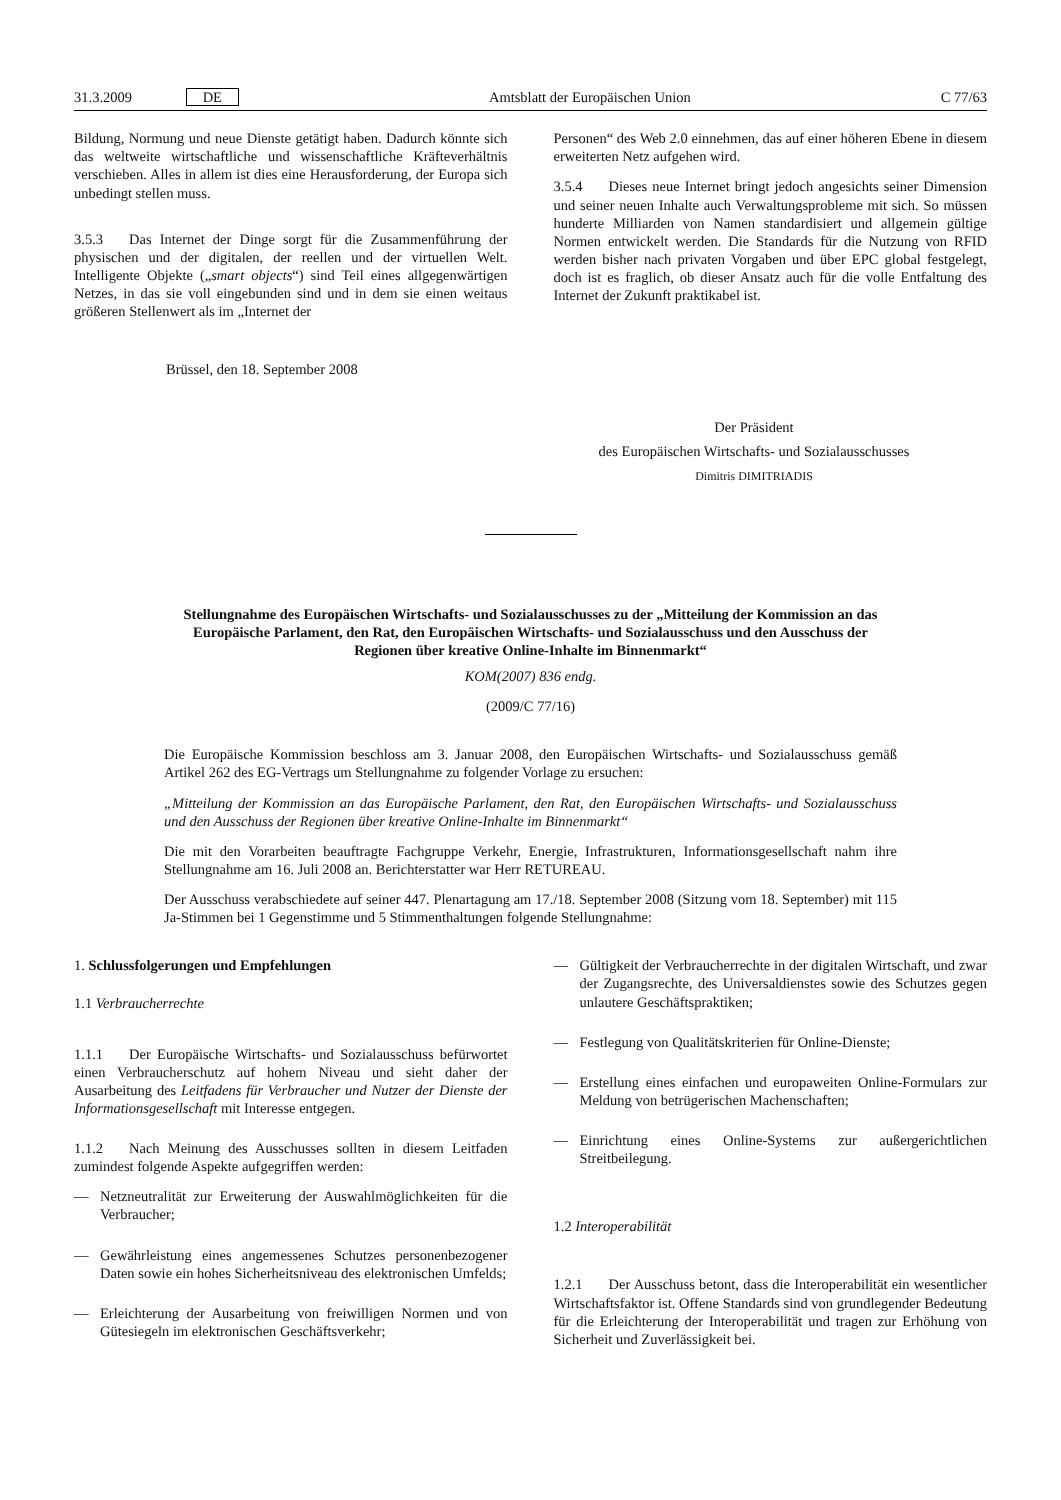31.3.2009 DE Amtsblatt der Europäischen Union C 77/63
Bildung, Normung und neue Dienste getätigt haben. Dadurch könnte sich das weltweite wirtschaftliche und wissenschaftliche Kräfteverhältnis verschieben. Alles in allem ist dies eine Herausforderung, der Europa sich unbedingt stellen muss.
3.5.3 Das Internet der Dinge sorgt für die Zusammenführung der physischen und der digitalen, der reellen und der virtuellen Welt. Intelligente Objekte („smart objects“) sind Teil eines allgegenwärtigen Netzes, in das sie voll eingebunden sind und in dem sie einen weitaus größeren Stellenwert als im „Internet der
Personen“ des Web 2.0 einnehmen, das auf einer höheren Ebene in diesem erweiterten Netz aufgehen wird.
3.5.4 Dieses neue Internet bringt jedoch angesichts seiner Dimension und seiner neuen Inhalte auch Verwaltungsprobleme mit sich. So müssen hunderte Milliarden von Namen standardisiert und allgemein gültige Normen entwickelt werden. Die Standards für die Nutzung von RFID werden bisher nach privaten Vorgaben und über EPC global festgelegt, doch ist es fraglich, ob dieser Ansatz auch für die volle Entfaltung des Internet der Zukunft praktikabel ist.
Brüssel, den 18. September 2008
Der Präsident
des Europäischen Wirtschafts- und Sozialausschusses
Dimitris DIMITRIADIS
Stellungnahme des Europäischen Wirtschafts- und Sozialausschusses zu der „Mitteilung der Kommission an das Europäische Parlament, den Rat, den Europäischen Wirtschafts- und Sozialausschuss und den Ausschuss der Regionen über kreative Online-Inhalte im Binnenmarkt“
KOM(2007) 836 endg.
(2009/C 77/16)
Die Europäische Kommission beschloss am 3. Januar 2008, den Europäischen Wirtschafts- und Sozialausschuss gemäß Artikel 262 des EG-Vertrags um Stellungnahme zu folgender Vorlage zu ersuchen:
„Mitteilung der Kommission an das Europäische Parlament, den Rat, den Europäischen Wirtschafts- und Sozialausschuss und den Ausschuss der Regionen über kreative Online-Inhalte im Binnenmarkt“
Die mit den Vorarbeiten beauftragte Fachgruppe Verkehr, Energie, Infrastrukturen, Informationsgesellschaft nahm ihre Stellungnahme am 16. Juli 2008 an. Berichterstatter war Herr RETUREAU.
Der Ausschuss verabschiedete auf seiner 447. Plenartagung am 17./18. September 2008 (Sitzung vom 18. September) mit 115 Ja-Stimmen bei 1 Gegenstimme und 5 Stimmenthaltungen folgende Stellungnahme:
1. Schlussfolgerungen und Empfehlungen
1.1 Verbraucherrechte
1.1.1 Der Europäische Wirtschafts- und Sozialausschuss befürwortet einen Verbraucherschutz auf hohem Niveau und sieht daher der Ausarbeitung des Leitfadens für Verbraucher und Nutzer der Dienste der Informationsgesellschaft mit Interesse entgegen.
1.1.2 Nach Meinung des Ausschusses sollten in diesem Leitfaden zumindest folgende Aspekte aufgegriffen werden:
— Netzneutralität zur Erweiterung der Auswahlmöglichkeiten für die Verbraucher;
— Gewährleistung eines angemessenes Schutzes personenbezogener Daten sowie ein hohes Sicherheitsniveau des elektronischen Umfelds;
— Erleichterung der Ausarbeitung von freiwilligen Normen und von Gütesiegeln im elektronischen Geschäftsverkehr;
— Gültigkeit der Verbraucherrechte in der digitalen Wirtschaft, und zwar der Zugangsrechte, des Universaldienstes sowie des Schutzes gegen unlautere Geschäftspraktiken;
— Festlegung von Qualitätskriterien für Online-Dienste;
— Erstellung eines einfachen und europaweiten Online-Formulars zur Meldung von betrügerischen Machenschaften;
— Einrichtung eines Online-Systems zur außergerichtlichen Streitbeilegung.
1.2 Interoperabilität
1.2.1 Der Ausschuss betont, dass die Interoperabilität ein wesentlicher Wirtschaftsfaktor ist. Offene Standards sind von grundlegender Bedeutung für die Erleichterung der Interoperabilität und tragen zur Erhöhung von Sicherheit und Zuverlässigkeit bei.